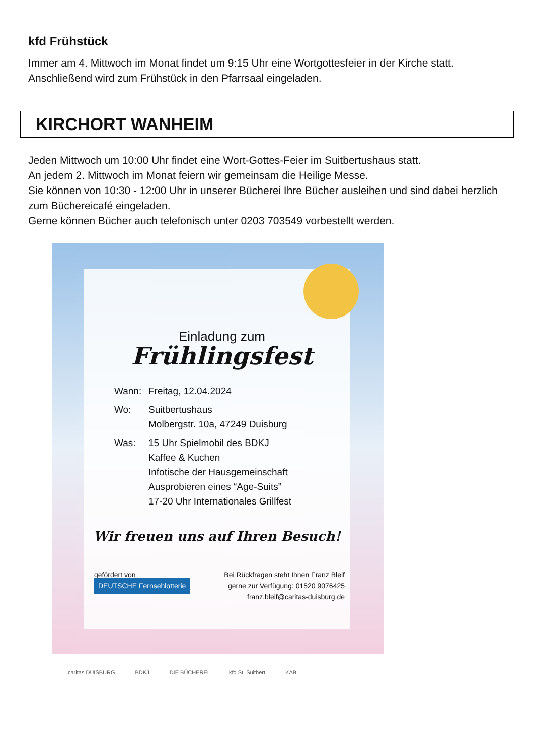kfd Frühstück
Immer am 4. Mittwoch im Monat findet um 9:15 Uhr eine Wortgottesfeier in der Kirche statt.
Anschließend wird zum Frühstück in den Pfarrsaal eingeladen.
KIRCHORT WANHEIM
Jeden Mittwoch um 10:00 Uhr findet eine Wort-Gottes-Feier im Suitbertushaus statt.
An jedem 2. Mittwoch im Monat feiern wir gemeinsam die Heilige Messe.
Sie können von 10:30 - 12:00 Uhr in unserer Bücherei Ihre Bücher ausleihen und sind dabei herzlich zum Büchereicafé eingeladen.
Gerne können Bücher auch telefonisch unter 0203 703549 vorbestellt werden.
Einladung zum
Frühlingsfest
Wann: Freitag, 12.04.2024
Wo: Suitbertushaus
Molbergstr. 10a, 47249 Duisburg
Was: 15 Uhr Spielmobil des BDKJ
Kaffee & Kuchen
Infotische der Hausgemeinschaft
Ausprobieren eines “Age-Suits”
17-20 Uhr Internationales Grillfest
Wir freuen uns auf Ihren Besuch!
gefördert von
DEUTSCHE Fernsehlotterie
Bei Rückfragen steht Ihnen Franz Bleif
gerne zur Verfügung: 01520 9076425
franz.bleif@caritas-duisburg.de
caritas DUISBURG BDKJ DIE BÜCHEREI kfd St. Suitbert KAB